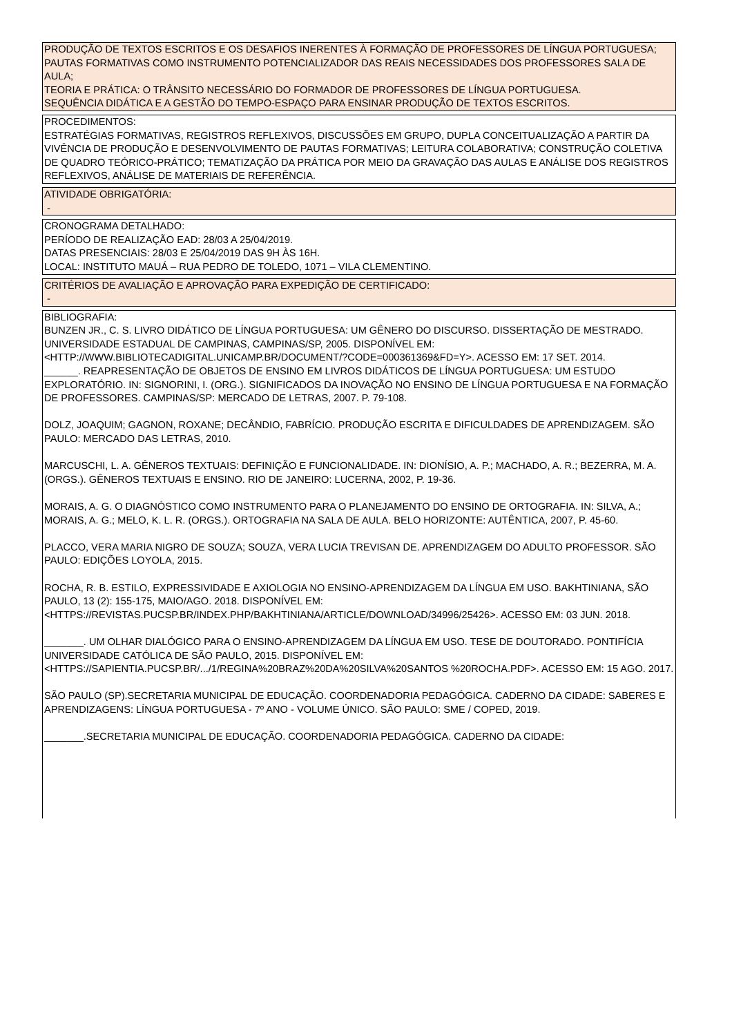PRODUÇÃO DE TEXTOS ESCRITOS E OS DESAFIOS INERENTES À FORMAÇÃO DE PROFESSORES DE LÍNGUA PORTUGUESA;
PAUTAS FORMATIVAS COMO INSTRUMENTO POTENCIALIZADOR DAS REAIS NECESSIDADES DOS PROFESSORES SALA DE AULA;
TEORIA E PRÁTICA: O TRÂNSITO NECESSÁRIO DO FORMADOR DE PROFESSORES DE LÍNGUA PORTUGUESA.
SEQUÊNCIA DIDÁTICA E A GESTÃO DO TEMPO-ESPAÇO PARA ENSINAR PRODUÇÃO DE TEXTOS ESCRITOS.
PROCEDIMENTOS:
ESTRATÉGIAS FORMATIVAS, REGISTROS REFLEXIVOS, DISCUSSÕES EM GRUPO, DUPLA CONCEITUALIZAÇÃO A PARTIR DA VIVÊNCIA DE PRODUÇÃO E DESENVOLVIMENTO DE PAUTAS FORMATIVAS; LEITURA COLABORATIVA; CONSTRUÇÃO COLETIVA DE QUADRO TEÓRICO-PRÁTICO; TEMATIZAÇÃO DA PRÁTICA POR MEIO DA GRAVAÇÃO DAS AULAS E ANÁLISE DOS REGISTROS REFLEXIVOS, ANÁLISE DE MATERIAIS DE REFERÊNCIA.
ATIVIDADE OBRIGATÓRIA:
-
CRONOGRAMA DETALHADO:
PERÍODO DE REALIZAÇÃO EAD: 28/03 A 25/04/2019.
DATAS PRESENCIAIS: 28/03 E 25/04/2019 DAS 9H ÀS 16H.
LOCAL: INSTITUTO MAUÁ – RUA PEDRO DE TOLEDO, 1071 – VILA CLEMENTINO.
CRITÉRIOS DE AVALIAÇÃO E APROVAÇÃO PARA EXPEDIÇÃO DE CERTIFICADO:
-
BIBLIOGRAFIA:
BUNZEN JR., C. S. LIVRO DIDÁTICO DE LÍNGUA PORTUGUESA: UM GÊNERO DO DISCURSO. DISSERTAÇÃO DE MESTRADO. UNIVERSIDADE ESTADUAL DE CAMPINAS, CAMPINAS/SP, 2005. DISPONÍVEL EM: <HTTP://WWW.BIBLIOTECADIGITAL.UNICAMP.BR/DOCUMENT/?CODE=000361369&FD=Y>. ACESSO EM: 17 SET. 2014.
______. REAPRESENTAÇÃO DE OBJETOS DE ENSINO EM LIVROS DIDÁTICOS DE LÍNGUA PORTUGUESA: UM ESTUDO EXPLORATÓRIO. IN: SIGNORINI, I. (ORG.). SIGNIFICADOS DA INOVAÇÃO NO ENSINO DE LÍNGUA PORTUGUESA E NA FORMAÇÃO DE PROFESSORES. CAMPINAS/SP: MERCADO DE LETRAS, 2007. P. 79-108.
DOLZ, JOAQUIM; GAGNON, ROXANE; DECÂNDIO, FABRÍCIO. PRODUÇÃO ESCRITA E DIFICULDADES DE APRENDIZAGEM. SÃO PAULO: MERCADO DAS LETRAS, 2010.
MARCUSCHI, L. A. GÊNEROS TEXTUAIS: DEFINIÇÃO E FUNCIONALIDADE. IN: DIONÍSIO, A. P.; MACHADO, A. R.; BEZERRA, M. A. (ORGS.). GÊNEROS TEXTUAIS E ENSINO. RIO DE JANEIRO: LUCERNA, 2002, P. 19-36.
MORAIS, A. G. O DIAGNÓSTICO COMO INSTRUMENTO PARA O PLANEJAMENTO DO ENSINO DE ORTOGRAFIA. IN: SILVA, A.; MORAIS, A. G.; MELO, K. L. R. (ORGS.). ORTOGRAFIA NA SALA DE AULA. BELO HORIZONTE: AUTÊNTICA, 2007, P. 45-60.
PLACCO, VERA MARIA NIGRO DE SOUZA; SOUZA, VERA LUCIA TREVISAN DE. APRENDIZAGEM DO ADULTO PROFESSOR. SÃO PAULO: EDIÇÕES LOYOLA, 2015.
ROCHA, R. B. ESTILO, EXPRESSIVIDADE E AXIOLOGIA NO ENSINO-APRENDIZAGEM DA LÍNGUA EM USO. BAKHTINIANA, SÃO PAULO, 13 (2): 155-175, MAIO/AGO. 2018. DISPONÍVEL EM: <HTTPS://REVISTAS.PUCSP.BR/INDEX.PHP/BAKHTINIANA/ARTICLE/DOWNLOAD/34996/25426>. ACESSO EM: 03 JUN. 2018.
_______. UM OLHAR DIALÓGICO PARA O ENSINO-APRENDIZAGEM DA LÍNGUA EM USO. TESE DE DOUTORADO. PONTIFÍCIA UNIVERSIDADE CATÓLICA DE SÃO PAULO, 2015. DISPONÍVEL EM: <HTTPS://SAPIENTIA.PUCSP.BR/.../1/REGINA%20BRAZ%20DA%20SILVA%20SANTOS %20ROCHA.PDF>. ACESSO EM: 15 AGO. 2017.
SÃO PAULO (SP).SECRETARIA MUNICIPAL DE EDUCAÇÃO. COORDENADORIA PEDAGÓGICA. CADERNO DA CIDADE: SABERES E APRENDIZAGENS: LÍNGUA PORTUGUESA - 7º ANO - VOLUME ÚNICO. SÃO PAULO: SME / COPED, 2019.
_______.SECRETARIA MUNICIPAL DE EDUCAÇÃO. COORDENADORIA PEDAGÓGICA. CADERNO DA CIDADE: